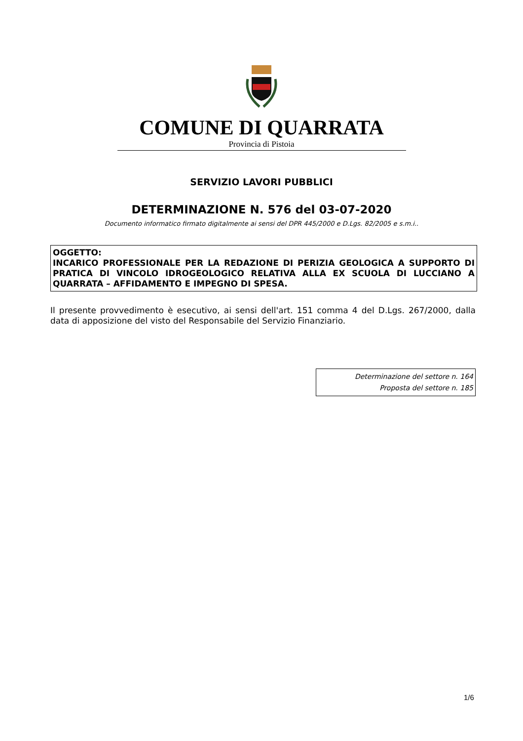COMUNE DI QUARRATA
Provincia di Pistoia
SERVIZIO LAVORI PUBBLICI
DETERMINAZIONE N. 576 del 03-07-2020
Documento informatico firmato digitalmente ai sensi del DPR 445/2000 e D.Lgs. 82/2005 e s.m.i..
OGGETTO:
INCARICO PROFESSIONALE PER LA REDAZIONE DI PERIZIA GEOLOGICA A SUPPORTO DI PRATICA DI VINCOLO IDROGEOLOGICO RELATIVA ALLA EX SCUOLA DI LUCCIANO A QUARRATA – AFFIDAMENTO E IMPEGNO DI SPESA.
Il presente provvedimento è esecutivo, ai sensi dell'art. 151 comma 4 del D.Lgs. 267/2000, dalla data di apposizione del visto del Responsabile del Servizio Finanziario.
Determinazione del settore n. 164
Proposta del settore n. 185
1/6